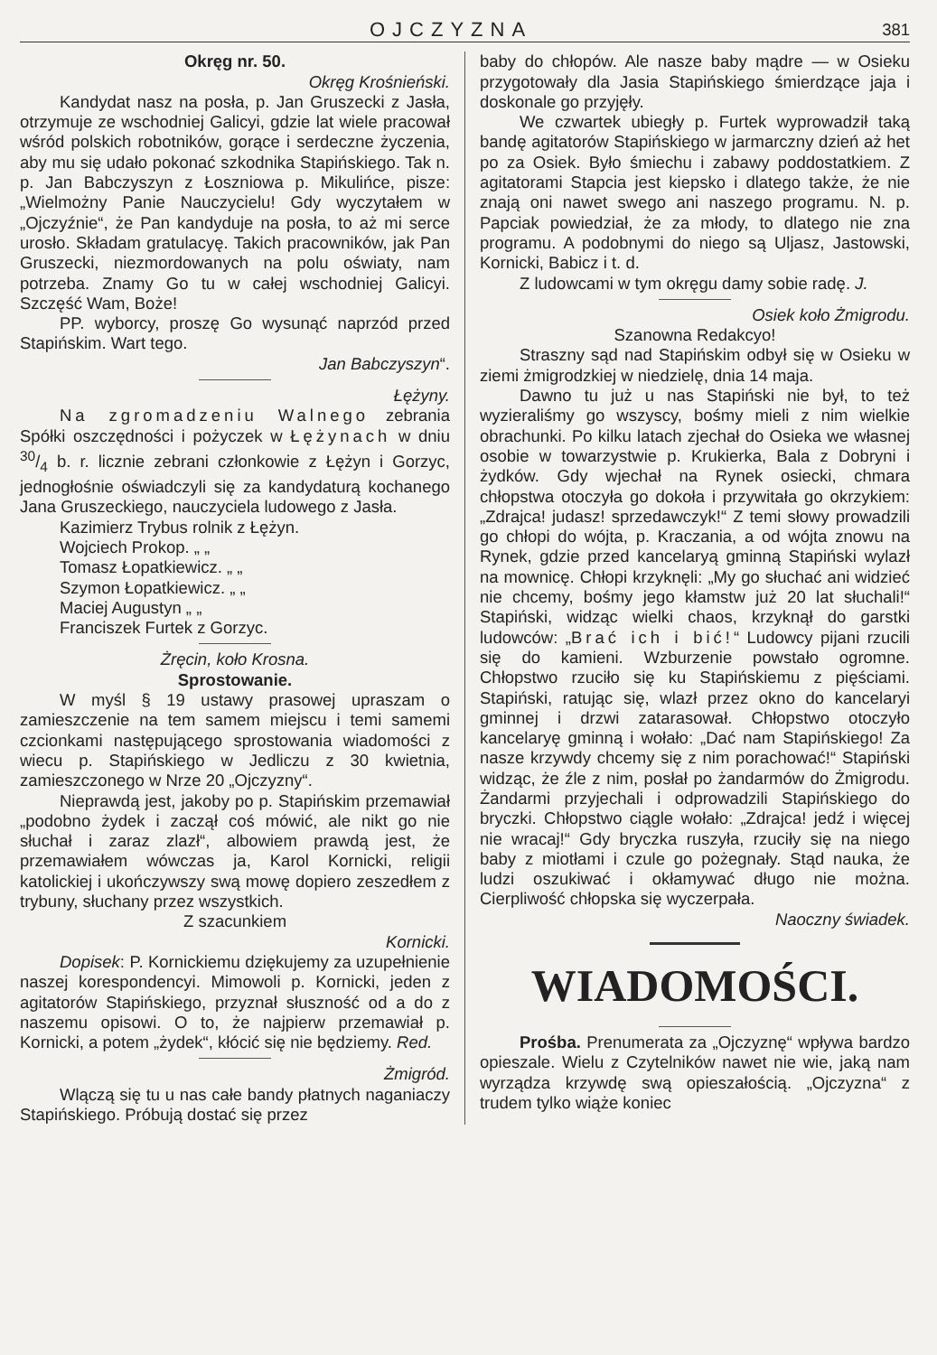OJCZYZNA 381
Okręg nr. 50.
Okręg Krośnieński.
Kandydat nasz na posła, p. Jan Gruszecki z Jasła, otrzymuje ze wschodniej Galicyi, gdzie lat wiele pracował wśród polskich robotników, gorące i serdeczne życzenia, aby mu się udało pokonać szkodnika Stapińskiego. Tak n. p. Jan Babczyszyn z Łoszniowa p. Mikulińce, pisze: „Wielmożny Panie Nauczycielu! Gdy wyczytałem w „Ojczyźnie“, że Pan kandyduje na posła, to aż mi serce urosło. Składam gratulacyę. Takich pracowników, jak Pan Gruszecki, niezmordowanych na polu oświaty, nam potrzeba. Znamy Go tu w całej wschodniej Galicyi. Szczęść Wam, Boże!
PP. wyborcy, proszę Go wysunąć naprzód przed Stapińskim. Wart tego.
Jan Babczyszyn“.
Łężyny.
Na zgromadzeniu Walnego zebrania Spółki oszczędności i pożyczek w Łężynach w dniu 30/4 b. r. licznie zebrani członkowie z Łężyn i Gorzyc, jednogłośnie oświadczyli się za kandydaturą kochanego Jana Gruszeckiego, nauczyciela ludowego z Jasła.
Kazimierz Trybus rolnik z Łężyn.
Wojciech Prokop. „ „
Tomasz Łopatkiewicz. „ „
Szymon Łopatkiewicz. „ „
Maciej Augustyn „ „
Franciszek Furtek z Gorzyc.
Żręcin, koło Krosna.
Sprostowanie.
W myśl § 19 ustawy prasowej upraszam o zamieszczenie na tem samem miejscu i temi samemi czcionkami następującego sprostowania wiadomości z wiecu p. Stapińskiego w Jedliczu z 30 kwietnia, zamieszczonego w Nrze 20 „Ojczyzny“.
Nieprawdą jest, jakoby po p. Stapińskim przemawiał „podobno żydek i zaczął coś mówić, ale nikt go nie słuchał i zaraz zlazł“, albowiem prawdą jest, że przemawiałem wówczas ja, Karol Kornicki, religii katolickiej i ukończywszy swą mowę dopiero zeszedłem z trybuny, słuchany przez wszystkich.
Z szacunkiem
Kornicki.
Dopisek: P. Kornickiemu dziękujemy za uzupełnienie naszej korespondencyi. Mimowoli p. Kornicki, jeden z agitatorów Stapińskiego, przyznał słuszność od a do z naszemu opisowi. O to, że najpierw przemawiał p. Kornicki, a potem „żydek“, kłócić się nie będziemy. Red.
Żmigród.
Wlączą się tu u nas całe bandy płatnych naganiaczy Stapińskiego. Próbują dostać się przez
baby do chłopów. Ale nasze baby mądre — w Osieku przygotowały dla Jasia Stapińskiego śmierdzące jaja i doskonale go przyjęły.
We czwartek ubiegły p. Furtek wyprowadził taką bandę agitatorów Stapińskiego w jarmarczny dzień aż het po za Osiek. Było śmiechu i zabawy poddostatkiem. Z agitatorami Stapcia jest kiepsko i dlatego także, że nie znają oni nawet swego ani naszego programu. N. p. Papciak powiedział, że za młody, to dlatego nie zna programu. A podobnymi do niego są Uljasz, Jastowski, Kornicki, Babicz i t. d.
Z ludowcami w tym okręgu damy sobie radę. J.
Osiek koło Żmigrodu.
Szanowna Redakcyo!
Straszny sąd nad Stapińskim odbył się w Osieku w ziemi żmigrodzkiej w niedzielę, dnia 14 maja.
Dawno tu już u nas Stapiński nie był, to też wyzieraliśmy go wszyscy, bośmy mieli z nim wielkie obrachunki. Po kilku latach zjechał do Osieka we własnej osobie w towarzystwie p. Krukierka, Bala z Dobryni i żydków. Gdy wjechał na Rynek osiecki, chmara chłopstwa otoczyła go dokoła i przywitała go okrzykiem: „Zdrajca! judasz! sprzedawczyk!“ Z temi słowy prowadzili go chłopi do wójta, p. Kraczania, a od wójta znowu na Rynek, gdzie przed kancelaryą gminną Stapiński wylazł na mownicę. Chłopi krzyknęli: „My go słuchać ani widzieć nie chcemy, bośmy jego kłamstw już 20 lat słuchali!“ Stapiński, widząc wielki chaos, krzyknął do garstki ludowców: „Brać ich i bić!“ Ludowcy pijani rzucili się do kamieni. Wzburzenie powstało ogromne. Chłopstwo rzuciło się ku Stapińskiemu z pięściami. Stapiński, ratując się, wlazł przez okno do kancelaryi gminnej i drzwi zatarasował. Chłopstwo otoczyło kancelaryę gminną i wołało: „Dać nam Stapińskiego! Za nasze krzywdy chcemy się z nim porachować!“ Stapiński widząc, że źle z nim, posłał po żandarmów do Żmigrodu. Żandarmi przyjechali i odprowadzili Stapińskiego do bryczki. Chłopstwo ciągle wołało: „Zdrajca! jedź i więcej nie wracaj!“ Gdy bryczka ruszyła, rzuciły się na niego baby z miotłami i czule go pożegnały. Stąd nauka, że ludzi oszukiwać i okłamywać długo nie można. Cierpliwość chłopska się wyczerpała.
Naoczny świadek.
WIADOMOŚCI.
Prośba. Prenumerata za „Ojczyznę“ wpływa bardzo opieszale. Wielu z Czytelników nawet nie wie, jaką nam wyrządza krzywdę swą opieszałością. „Ojczyzna“ z trudem tylko wiąże koniec